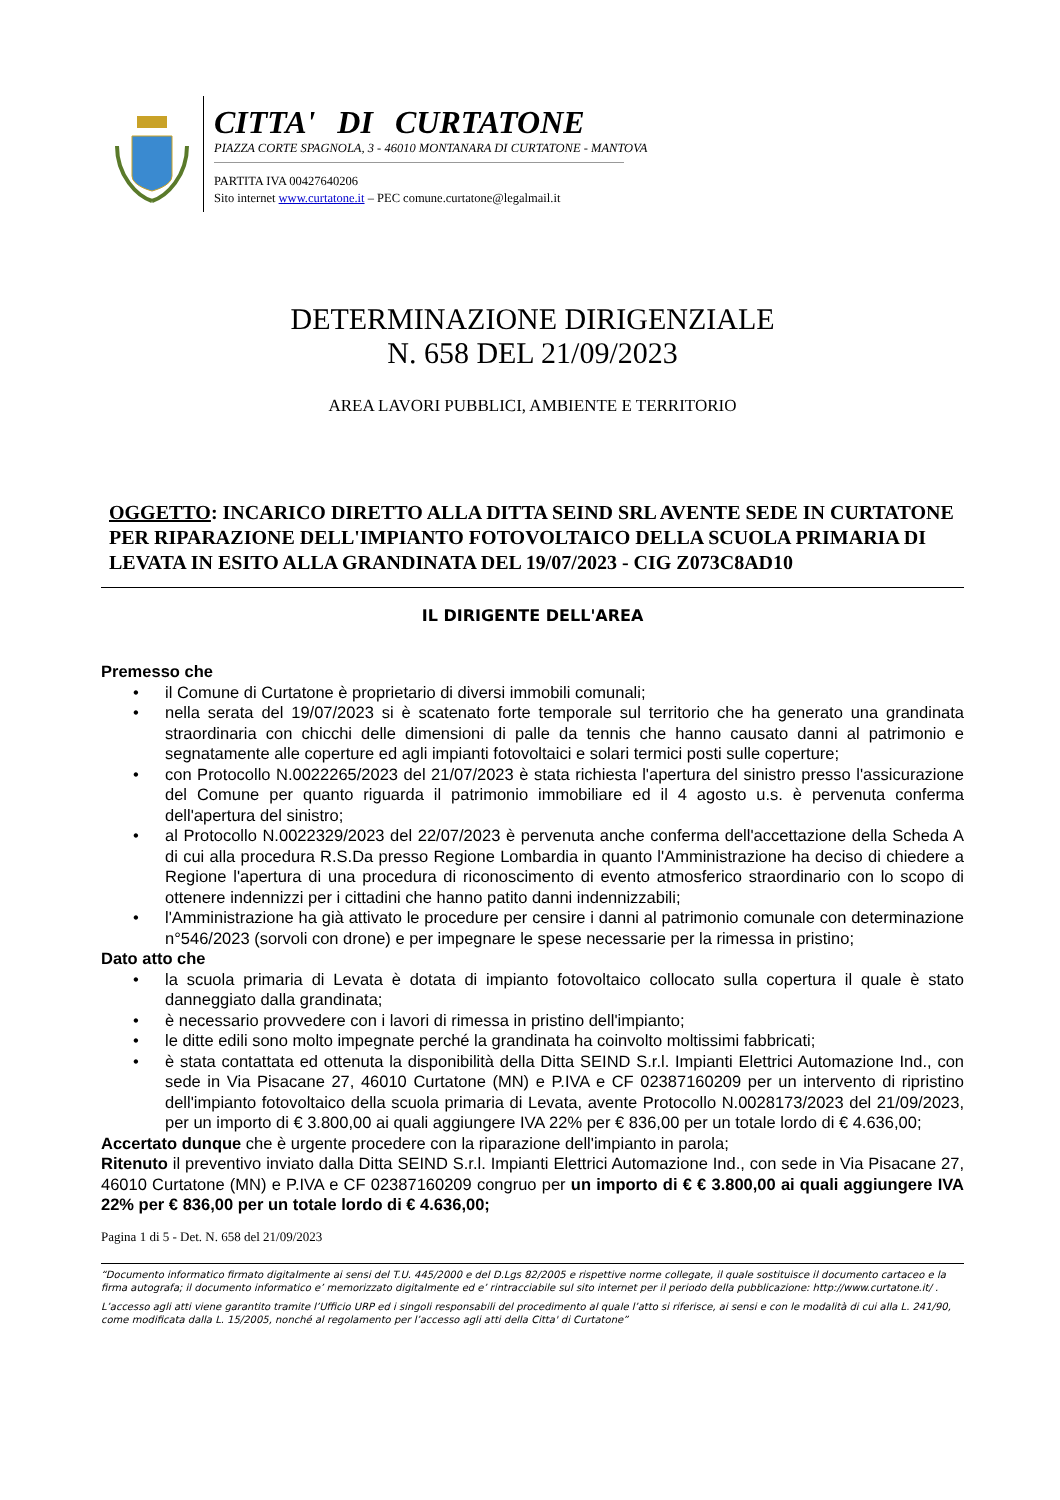CITTA' DI CURTATONE
PIAZZA CORTE SPAGNOLA, 3 - 46010 MONTANARA DI CURTATONE - MANTOVA
PARTITA IVA 00427640206
Sito internet www.curtatone.it – PEC comune.curtatone@legalmail.it
DETERMINAZIONE DIRIGENZIALE
N. 658 DEL 21/09/2023
AREA LAVORI PUBBLICI, AMBIENTE E TERRITORIO
OGGETTO: INCARICO DIRETTO ALLA DITTA SEIND SRL AVENTE SEDE IN CURTATONE PER RIPARAZIONE DELL'IMPIANTO FOTOVOLTAICO DELLA SCUOLA PRIMARIA DI LEVATA IN ESITO ALLA GRANDINATA DEL 19/07/2023 - CIG Z073C8AD10
IL DIRIGENTE DELL'AREA
Premesso che
• il Comune di Curtatone è proprietario di diversi immobili comunali;
• nella serata del 19/07/2023 si è scatenato forte temporale sul territorio che ha generato una grandinata straordinaria con chicchi delle dimensioni di palle da tennis che hanno causato danni al patrimonio e segnatamente alle coperture ed agli impianti fotovoltaici e solari termici posti sulle coperture;
• con Protocollo N.0022265/2023 del 21/07/2023 è stata richiesta l'apertura del sinistro presso l'assicurazione del Comune per quanto riguarda il patrimonio immobiliare ed il 4 agosto u.s. è pervenuta conferma dell'apertura del sinistro;
• al Protocollo N.0022329/2023 del 22/07/2023 è pervenuta anche conferma dell'accettazione della Scheda A di cui alla procedura R.S.Da presso Regione Lombardia in quanto l'Amministrazione ha deciso di chiedere a Regione l'apertura di una procedura di riconoscimento di evento atmosferico straordinario con lo scopo di ottenere indennizzi per i cittadini che hanno patito danni indennizzabili;
• l'Amministrazione ha già attivato le procedure per censire i danni al patrimonio comunale con determinazione n°546/2023 (sorvoli con drone) e per impegnare le spese necessarie per la rimessa in pristino;
Dato atto che
• la scuola primaria di Levata è dotata di impianto fotovoltaico collocato sulla copertura il quale è stato danneggiato dalla grandinata;
• è necessario provvedere con i lavori di rimessa in pristino dell'impianto;
• le ditte edili sono molto impegnate perché la grandinata ha coinvolto moltissimi fabbricati;
• è stata contattata ed ottenuta la disponibilità della Ditta SEIND S.r.l. Impianti Elettrici Automazione Ind., con sede in Via Pisacane 27, 46010 Curtatone (MN) e P.IVA e CF 02387160209 per un intervento di ripristino dell'impianto fotovoltaico della scuola primaria di Levata, avente Protocollo N.0028173/2023 del 21/09/2023, per un importo di € 3.800,00 ai quali aggiungere IVA 22% per € 836,00 per un totale lordo di € 4.636,00;
Accertato dunque che è urgente procedere con la riparazione dell'impianto in parola;
Ritenuto il preventivo inviato dalla Ditta SEIND S.r.l. Impianti Elettrici Automazione Ind., con sede in Via Pisacane 27, 46010 Curtatone (MN) e P.IVA e CF 02387160209 congruo per un importo di € € 3.800,00 ai quali aggiungere IVA 22% per € 836,00 per un totale lordo di € 4.636,00;
Pagina 1 di 5 - Det. N. 658 del 21/09/2023
“Documento informatico firmato digitalmente ai sensi del T.U. 445/2000 e del D.Lgs 82/2005 e rispettive norme collegate, il quale sostituisce il documento cartaceo e la firma autografa; il documento informatico e’ memorizzato digitalmente ed e’ rintracciabile sul sito internet per il periodo della pubblicazione: http://www.curtatone.it/ .
L’accesso agli atti viene garantito tramite l’Ufficio URP ed i singoli responsabili del procedimento al quale l’atto si riferisce, ai sensi e con le modalità di cui alla L. 241/90, come modificata dalla L. 15/2005, nonché al regolamento per l’accesso agli atti della Citta' di Curtatone”